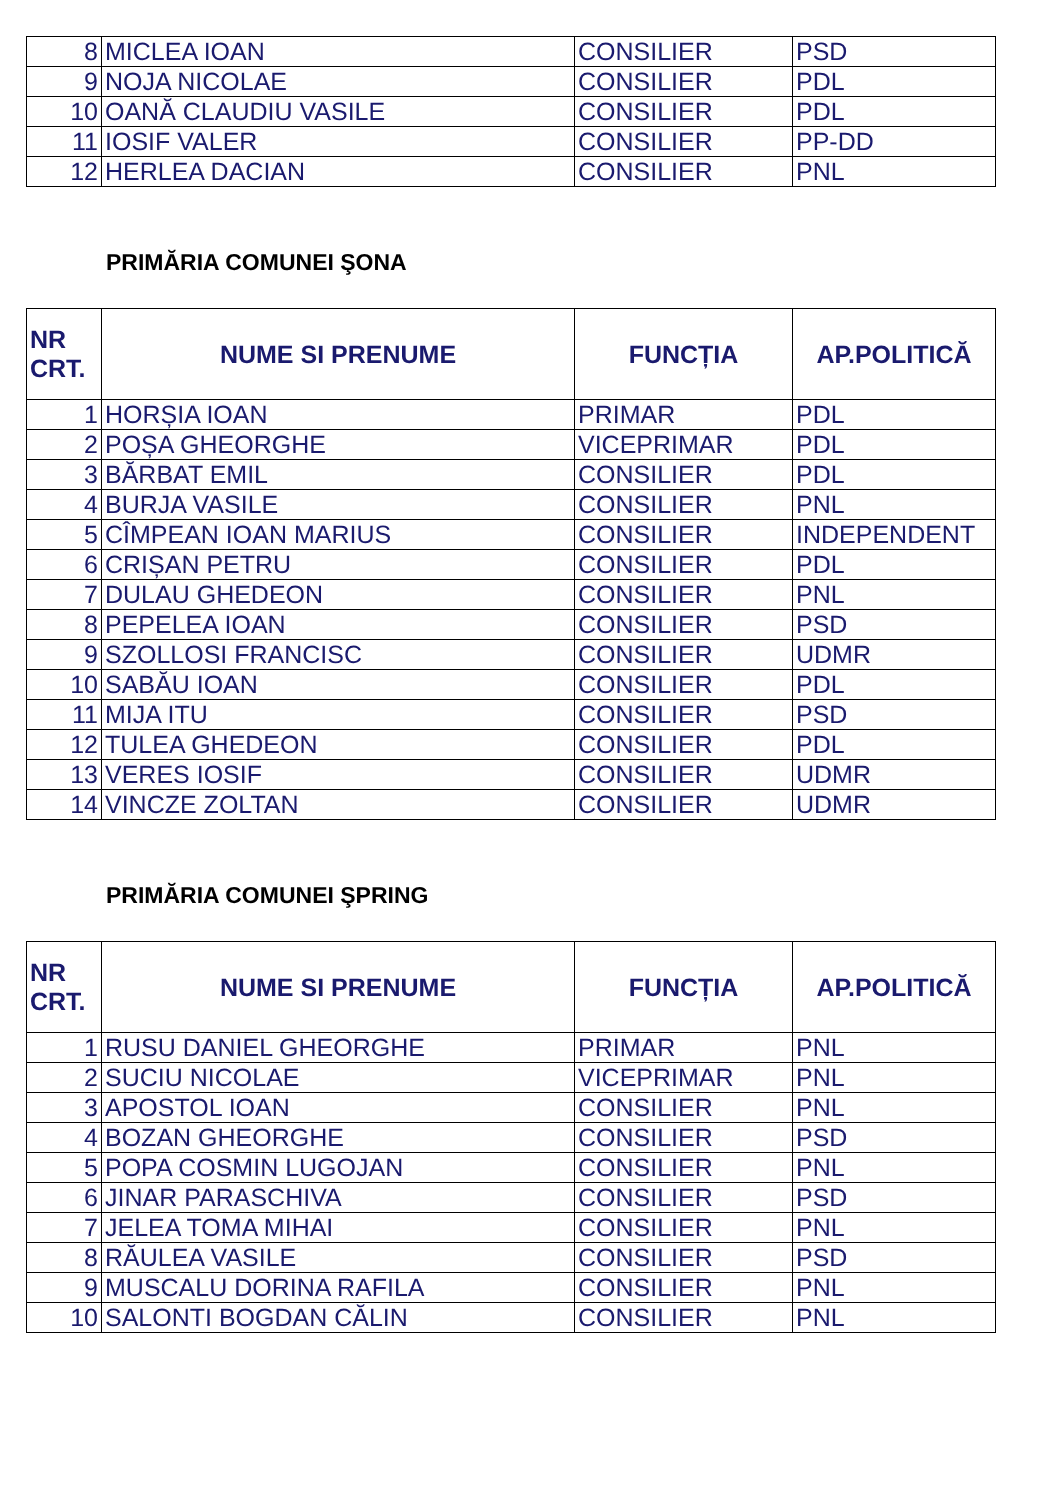| 8 | MICLEA IOAN | CONSILIER | PSD |
| 9 | NOJA NICOLAE | CONSILIER | PDL |
| 10 | OANĂ CLAUDIU VASILE | CONSILIER | PDL |
| 11 | IOSIF VALER | CONSILIER | PP-DD |
| 12 | HERLEA DACIAN | CONSILIER | PNL |
PRIMĂRIA COMUNEI ŞONA
| NR CRT. | NUME SI PRENUME | FUNCȚIA | AP.POLITICĂ |
| --- | --- | --- | --- |
| 1 | HORȘIA IOAN | PRIMAR | PDL |
| 2 | POȘA GHEORGHE | VICEPRIMAR | PDL |
| 3 | BĂRBAT EMIL | CONSILIER | PDL |
| 4 | BURJA VASILE | CONSILIER | PNL |
| 5 | CÎMPEAN IOAN MARIUS | CONSILIER | INDEPENDENT |
| 6 | CRIȘAN PETRU | CONSILIER | PDL |
| 7 | DULAU GHEDEON | CONSILIER | PNL |
| 8 | PEPELEA IOAN | CONSILIER | PSD |
| 9 | SZOLLOSI FRANCISC | CONSILIER | UDMR |
| 10 | SABĂU IOAN | CONSILIER | PDL |
| 11 | MIJA ITU | CONSILIER | PSD |
| 12 | TULEA GHEDEON | CONSILIER | PDL |
| 13 | VERES IOSIF | CONSILIER | UDMR |
| 14 | VINCZE ZOLTAN | CONSILIER | UDMR |
PRIMĂRIA COMUNEI ŞPRING
| NR CRT. | NUME SI PRENUME | FUNCȚIA | AP.POLITICĂ |
| --- | --- | --- | --- |
| 1 | RUSU DANIEL GHEORGHE | PRIMAR | PNL |
| 2 | SUCIU NICOLAE | VICEPRIMAR | PNL |
| 3 | APOSTOL IOAN | CONSILIER | PNL |
| 4 | BOZAN GHEORGHE | CONSILIER | PSD |
| 5 | POPA COSMIN LUGOJAN | CONSILIER | PNL |
| 6 | JINAR PARASCHIVA | CONSILIER | PSD |
| 7 | JELEA TOMA MIHAI | CONSILIER | PNL |
| 8 | RĂULEA VASILE | CONSILIER | PSD |
| 9 | MUSCALU DORINA RAFILA | CONSILIER | PNL |
| 10 | SALONTI BOGDAN CĂLIN | CONSILIER | PNL |